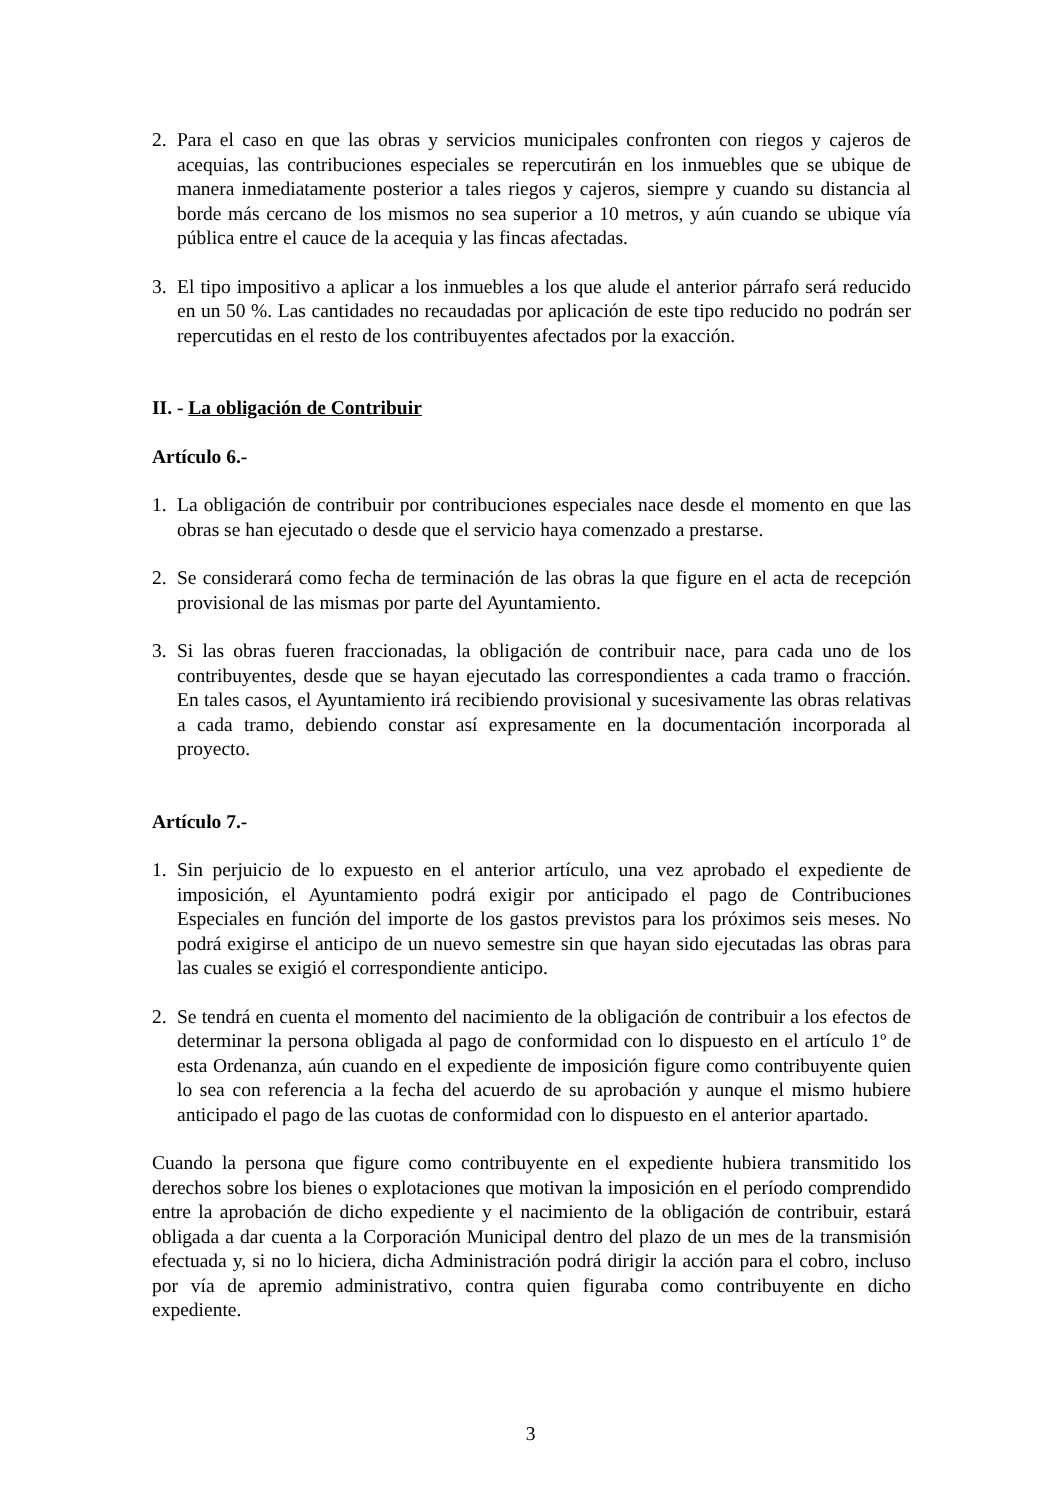2. Para el caso en que las obras y servicios municipales confronten con riegos y cajeros de acequias, las contribuciones especiales se repercutirán en los inmuebles que se ubique de manera inmediatamente posterior a tales riegos y cajeros, siempre y cuando su distancia al borde más cercano de los mismos no sea superior a 10 metros, y aún cuando se ubique vía pública entre el cauce de la acequia y las fincas afectadas.
3. El tipo impositivo a aplicar a los inmuebles a los que alude el anterior párrafo será reducido en un 50 %. Las cantidades no recaudadas por aplicación de este tipo reducido no podrán ser repercutidas en el resto de los contribuyentes afectados por la exacción.
II. - La obligación de Contribuir
Artículo 6.-
1. La obligación de contribuir por contribuciones especiales nace desde el momento en que las obras se han ejecutado o desde que el servicio haya comenzado a prestarse.
2. Se considerará como fecha de terminación de las obras la que figure en el acta de recepción provisional de las mismas por parte del Ayuntamiento.
3. Si las obras fueren fraccionadas, la obligación de contribuir nace, para cada uno de los contribuyentes, desde que se hayan ejecutado las correspondientes a cada tramo o fracción. En tales casos, el Ayuntamiento irá recibiendo provisional y sucesivamente las obras relativas a cada tramo, debiendo constar así expresamente en la documentación incorporada al proyecto.
Artículo 7.-
1. Sin perjuicio de lo expuesto en el anterior artículo, una vez aprobado el expediente de imposición, el Ayuntamiento podrá exigir por anticipado el pago de Contribuciones Especiales en función del importe de los gastos previstos para los próximos seis meses. No podrá exigirse el anticipo de un nuevo semestre sin que hayan sido ejecutadas las obras para las cuales se exigió el correspondiente anticipo.
2. Se tendrá en cuenta el momento del nacimiento de la obligación de contribuir a los efectos de determinar la persona obligada al pago de conformidad con lo dispuesto en el artículo 1º de esta Ordenanza, aún cuando en el expediente de imposición figure como contribuyente quien lo sea con referencia a la fecha del acuerdo de su aprobación y aunque el mismo hubiere anticipado el pago de las cuotas de conformidad con lo dispuesto en el anterior apartado.
Cuando la persona que figure como contribuyente en el expediente hubiera transmitido los derechos sobre los bienes o explotaciones que motivan la imposición en el período comprendido entre la aprobación de dicho expediente y el nacimiento de la obligación de contribuir, estará obligada a dar cuenta a la Corporación Municipal dentro del plazo de un mes de la transmisión efectuada y, si no lo hiciera, dicha Administración podrá dirigir la acción para el cobro, incluso por vía de apremio administrativo, contra quien figuraba como contribuyente en dicho expediente.
3